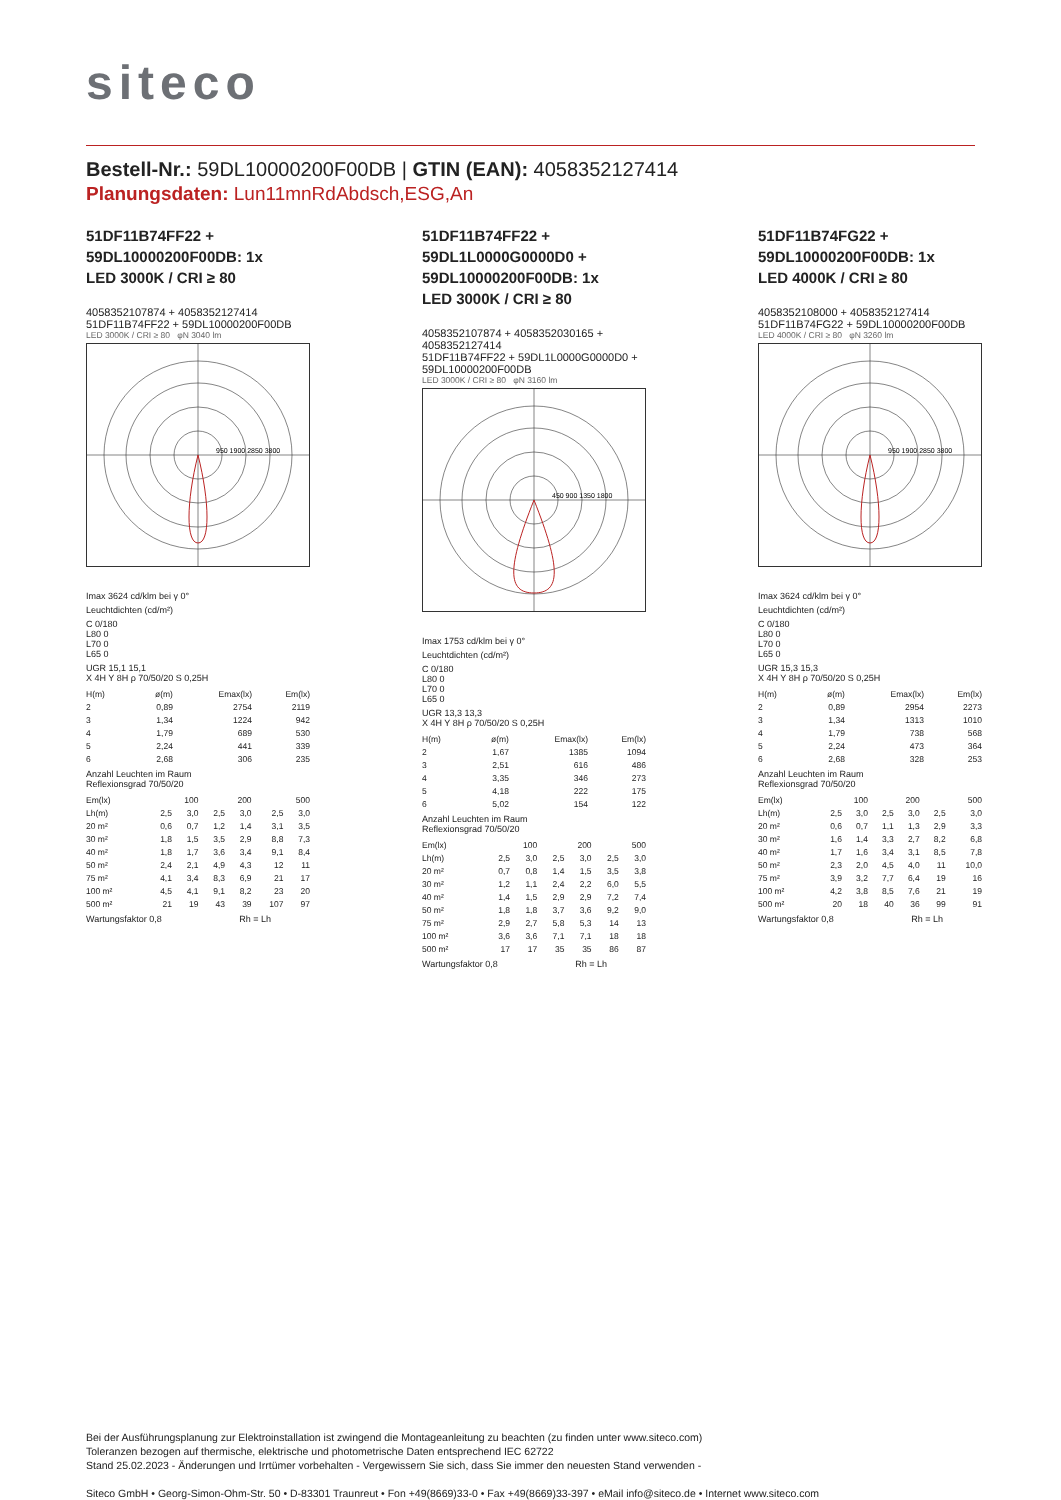siteco
Bestell-Nr.: 59DL10000200F00DB | GTIN (EAN): 4058352127414
Planungsdaten: Lun11mnRdAbdsch,ESG,An
51DF11B74FF22 +
59DL10000200F00DB: 1x
LED 3000K / CRI ≥ 80
4058352107874 + 4058352127414
51DF11B74FF22 + 59DL10000200F00DB
LED 3000K / CRI ≥ 80 φN 3040 lm
950 1900 2850 3800
Imax 3624 cd/klm bei γ 0°
Leuchtdichten (cd/m²)
C 0/180
L80 0
L70 0
L65 0
UGR 15,1 15,1
X 4H Y 8H ρ 70/50/20 S 0,25H
| H(m) | ø(m) | Emax(lx) | Em(lx) |
| 2 | 0,89 | 2754 | 2119 |
| 3 | 1,34 | 1224 | 942 |
| 4 | 1,79 | 689 | 530 |
| 5 | 2,24 | 441 | 339 |
| 6 | 2,68 | 306 | 235 |
Anzahl Leuchten im Raum
Reflexionsgrad 70/50/20
| Em(lx) | 100 | | 200 | | 500 | |
| Lh(m) | 2,5 | 3,0 | 2,5 | 3,0 | 2,5 | 3,0 |
| 20 m² | 0,6 | 0,7 | 1,2 | 1,4 | 3,1 | 3,5 |
| 30 m² | 1,8 | 1,5 | 3,5 | 2,9 | 8,8 | 7,3 |
| 40 m² | 1,8 | 1,7 | 3,6 | 3,4 | 9,1 | 8,4 |
| 50 m² | 2,4 | 2,1 | 4,9 | 4,3 | 12 | 11 |
| 75 m² | 4,1 | 3,4 | 8,3 | 6,9 | 21 | 17 |
| 100 m² | 4,5 | 4,1 | 9,1 | 8,2 | 23 | 20 |
| 500 m² | 21 | 19 | 43 | 39 | 107 | 97 |
Wartungsfaktor 0,8 Rh = Lh
51DF11B74FF22 +
59DL1L0000G0000D0 +
59DL10000200F00DB: 1x
LED 3000K / CRI ≥ 80
4058352107874 + 4058352030165 + 4058352127414
51DF11B74FF22 + 59DL1L0000G0000D0 + 59DL10000200F00DB
LED 3000K / CRI ≥ 80 φN 3160 lm
450 900 1350 1800
Imax 1753 cd/klm bei γ 0°
Leuchtdichten (cd/m²)
C 0/180
L80 0
L70 0
L65 0
UGR 13,3 13,3
X 4H Y 8H ρ 70/50/20 S 0,25H
| H(m) | ø(m) | Emax(lx) | Em(lx) |
| 2 | 1,67 | 1385 | 1094 |
| 3 | 2,51 | 616 | 486 |
| 4 | 3,35 | 346 | 273 |
| 5 | 4,18 | 222 | 175 |
| 6 | 5,02 | 154 | 122 |
Anzahl Leuchten im Raum
Reflexionsgrad 70/50/20
| Em(lx) | 100 | | 200 | | 500 | |
| Lh(m) | 2,5 | 3,0 | 2,5 | 3,0 | 2,5 | 3,0 |
| 20 m² | 0,7 | 0,8 | 1,4 | 1,5 | 3,5 | 3,8 |
| 30 m² | 1,2 | 1,1 | 2,4 | 2,2 | 6,0 | 5,5 |
| 40 m² | 1,4 | 1,5 | 2,9 | 2,9 | 7,2 | 7,4 |
| 50 m² | 1,8 | 1,8 | 3,7 | 3,6 | 9,2 | 9,0 |
| 75 m² | 2,9 | 2,7 | 5,8 | 5,3 | 14 | 13 |
| 100 m² | 3,6 | 3,6 | 7,1 | 7,1 | 18 | 18 |
| 500 m² | 17 | 17 | 35 | 35 | 86 | 87 |
Wartungsfaktor 0,8 Rh = Lh
51DF11B74FG22 +
59DL10000200F00DB: 1x
LED 4000K / CRI ≥ 80
4058352108000 + 4058352127414
51DF11B74FG22 + 59DL10000200F00DB
LED 4000K / CRI ≥ 80 φN 3260 lm
950 1900 2850 3800
Imax 3624 cd/klm bei γ 0°
Leuchtdichten (cd/m²)
C 0/180
L80 0
L70 0
L65 0
UGR 15,3 15,3
X 4H Y 8H ρ 70/50/20 S 0,25H
| H(m) | ø(m) | Emax(lx) | Em(lx) |
| 2 | 0,89 | 2954 | 2273 |
| 3 | 1,34 | 1313 | 1010 |
| 4 | 1,79 | 738 | 568 |
| 5 | 2,24 | 473 | 364 |
| 6 | 2,68 | 328 | 253 |
Anzahl Leuchten im Raum
Reflexionsgrad 70/50/20
| Em(lx) | 100 | | 200 | | 500 | |
| Lh(m) | 2,5 | 3,0 | 2,5 | 3,0 | 2,5 | 3,0 |
| 20 m² | 0,6 | 0,7 | 1,1 | 1,3 | 2,9 | 3,3 |
| 30 m² | 1,6 | 1,4 | 3,3 | 2,7 | 8,2 | 6,8 |
| 40 m² | 1,7 | 1,6 | 3,4 | 3,1 | 8,5 | 7,8 |
| 50 m² | 2,3 | 2,0 | 4,5 | 4,0 | 11 | 10,0 |
| 75 m² | 3,9 | 3,2 | 7,7 | 6,4 | 19 | 16 |
| 100 m² | 4,2 | 3,8 | 8,5 | 7,6 | 21 | 19 |
| 500 m² | 20 | 18 | 40 | 36 | 99 | 91 |
Wartungsfaktor 0,8 Rh = Lh
Bei der Ausführungsplanung zur Elektroinstallation ist zwingend die Montageanleitung zu beachten (zu finden unter www.siteco.com)
Toleranzen bezogen auf thermische, elektrische und photometrische Daten entsprechend IEC 62722
Stand 25.02.2023 - Änderungen und Irrtümer vorbehalten - Vergewissern Sie sich, dass Sie immer den neuesten Stand verwenden -
Siteco GmbH • Georg-Simon-Ohm-Str. 50 • D-83301 Traunreut • Fon +49(8669)33-0 • Fax +49(8669)33-397 • eMail info@siteco.de • Internet www.siteco.com